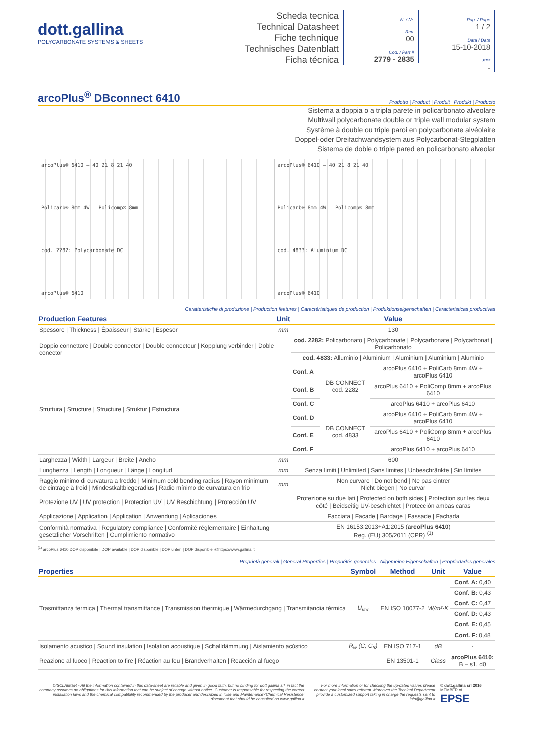dott.gallina
POLYCARBONATE SYSTEMS & SHEETS
Scheda tecnica
Technical Datasheet
Fiche technique
Technisches Datenblatt
Ficha técnica
N. / Nr.
Rev.
00
Cod. / Part #
2779 - 2835
Pag. / Page
1 / 2
Data / Date
15-10-2018
SP*
-
arcoPlus<sup>®</sup> DBconnect 6410
Prodotto | Product | Produit | Produkt | Producto
Sistema a doppia o a tripla parete in policarbonato alveolare
Multiwall polycarbonate double or triple wall modular system
Système à double ou triple paroi en polycarbonate alvéolaire
Doppel-oder Dreifachwandsystem aus Polycarbonat-Stegplatten
Sistema de doble o triple pared en policarbonato alveolar
arcoPlus® 6410 — 40 21 8 21 40
Policarb® 8mm 4W Policomp® 8mm
cod. 2282: Polycarbonate DC
arcoPlus® 6410
arcoPlus® 6410 — 40 21 8 21 40
Policarb® 8mm 4W Policomp® 8mm
cod. 4833: Aluminium DC
arcoPlus® 6410
Caratteristiche di produzione | Production features | Caractéristiques de production | Produktionseigenschaften | Caracteristicas productivas
| Production Features | Unit | Value | | |
| --- | --- | --- | --- | --- |
| Spessore / Thickness / Épaisseur / Stärke / Espesor | mm | 130 | | |
| Doppio connettore / Double connector / Double connecteur / Kopplung verbinder / Doble conector | | cod. 2282: Policarbonato / Polycarbonate / Polycarbonate / Polycarbonat / Policarbonato | | |
| | | cod. 4833: Alluminio / Aluminium / Aluminium / Aluminium / Aluminio | | |
| Struttura / Structure / Structure / Struktur / Estructura | | Conf. A | DB CONNECT cod. 2282 | arcoPlus 6410 + PoliCarb 8mm 4W + arcoPlus 6410 |
| | | Conf. B | | arcoPlus 6410 + PoliComp 8mm + arcoPlus 6410 |
| | | Conf. C | | arcoPlus 6410 + arcoPlus 6410 |
| | | Conf. D | DB CONNECT cod. 4833 | arcoPlus 6410 + PoliCarb 8mm 4W + arcoPlus 6410 |
| | | Conf. E | | arcoPlus 6410 + PoliComp 8mm + arcoPlus 6410 |
| | | Conf. F | | arcoPlus 6410 + arcoPlus 6410 |
| Larghezza / Width / Largeur / Breite / Ancho | mm | 600 | | |
| Lunghezza / Length / Longueur / Länge / Longitud | mm | Senza limiti / Unlimited / Sans limites / Unbeschränkte / Sin límites | | |
| Raggio minimo di curvatura a freddo / Minimum cold bending radius / Rayon minimum de cintrage à froid / Mindestkaltbiegeradius / Radio mínimo de curvatura en frio | mm | Non curvare / Do not bend / Ne pas cintrer Nicht biegen / No curvar | | |
| Protezione UV / UV protection / Protection UV / UV Beschichtung / Protección UV | | Protezione su due lati / Protected on both sides / Protection sur les deux côté / Beidseitig UV-beschichtet / Protección ambas caras | | |
| Applicazione / Application / Application / Anwendung / Aplicaciones | | Facciata / Facade / Bardage / Fassade / Fachada | | |
| Conformità normativa / Regulatory compliance / Conformité réglementaire / Einhaltung gesetzlicher Vorschriften / Cumplimiento normativo | | EN 16153:2013+A1:2015 ( arcoPlus 6410 ) Reg. (EU) 305/2011 (CPR) <sup>(1)</sup> | | |
<sup>(1)</sup> arcoPlus 6410 DOP disponibile | DOP available | DOP disponible | DOP unter: | DOP disponible @https://www.gallina.it
Proprietà generali | General Properties | Propriétés generales | Allgemeine Eigenschaften | Propriedades generales
| Properties | Symbol | Method | Unit | Value |
| --- | --- | --- | --- | --- |
| Trasmittanza termica / Thermal transmittance / Transmission thermique / Wärmedurchgang / Transmitancia térmica | U<sub>ver</sub> | EN ISO 10077-2 | W/m²·K | Conf. A: 0,40 |
| | | | | Conf. B: 0,43 |
| | | | | Conf. C: 0,47 |
| | | | | Conf. D: 0,43 |
| | | | | Conf. E: 0,45 |
| | | | | Conf. F: 0,48 |
| Isolamento acustico / Sound insulation / Isolation acoustique / Schalldämmung / Aislamiento acústico | R<sub>w</sub> (C; C<sub>tr</sub>) | EN ISO 717-1 | dB | - |
| Reazione al fuoco / Reaction to fire / Réaction au feu / Brandverhalten / Reacción al fuego | | EN 13501-1 | Class | arcoPlus 6410: B – s1, d0 |
DISCLAIMER - All the information contained in this data-sheet are reliable and given in good faith, but no binding for dott.gallina srl, in fact the company assumes no obligations for this information that can be subject of change without notice. Customer is responsable for respecting the correct installation laws and the chemical compatibility recommended by the producer and described in 'Use and Maintenance'/'Chemical Resistence' document that should be consulted on www.gallina.it
For more information or for checking the up-dated values please contact your local sales referent. Moreover the Techinal Department provide a customized support taking in charge the requests sent to info@gallina.it
© dott.gallina srl 2016
MEMBER of
EPSE